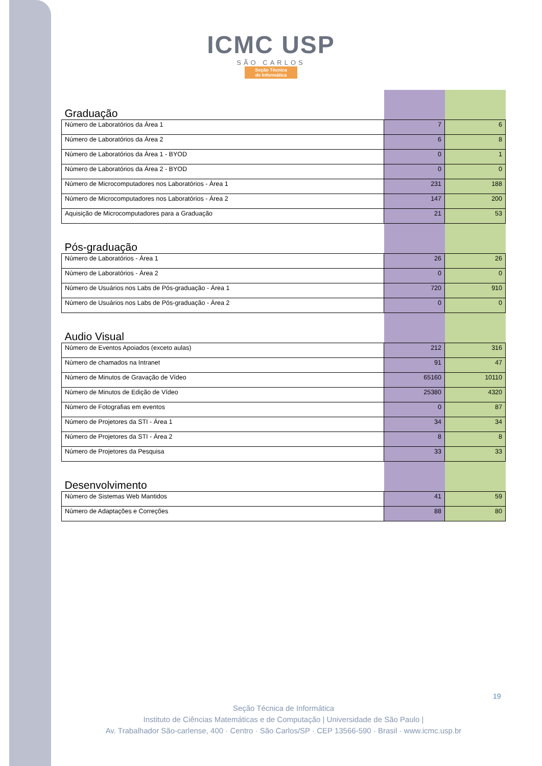ICMC USP
SÃO CARLOS
Seção Técnica
de Informática
| Graduação | | |
| --- | --- | --- |
| Número de Laboratórios da Área 1 | 7 | 6 |
| Número de Laboratórios da Área 2 | 6 | 8 |
| Número de Laboratórios da Área 1 - BYOD | 0 | 1 |
| Número de Laboratórios da Área 2 - BYOD | 0 | 0 |
| Número de Microcomputadores nos Laboratórios - Área 1 | 231 | 188 |
| Número de Microcomputadores nos Laboratórios - Área 2 | 147 | 200 |
| Aquisição de Microcomputadores para a Graduação | 21 | 53 |
| Pós-graduação | | |
| Número de Laboratórios - Área 1 | 26 | 26 |
| Número de Laboratórios - Área 2 | 0 | 0 |
| Número de Usuários nos Labs de Pós-graduação - Área 1 | 720 | 910 |
| Número de Usuários nos Labs de Pós-graduação - Área 2 | 0 | 0 |
| Audio Visual | | |
| Número de Eventos Apoiados (exceto aulas) | 212 | 316 |
| Número de chamados na Intranet | 91 | 47 |
| Número de Minutos de Gravação de Vídeo | 65160 | 10110 |
| Número de Minutos de Edição de Vídeo | 25380 | 4320 |
| Número de Fotografias em eventos | 0 | 87 |
| Número de Projetores da STI - Área 1 | 34 | 34 |
| Número de Projetores da STI - Área 2 | 8 | 8 |
| Número de Projetores da Pesquisa | 33 | 33 |
| Desenvolvimento | | |
| Número de Sistemas Web Mantidos | 41 | 59 |
| Número de Adaptações e Correções | 88 | 80 |
19
Seção Técnica de Informática
Instituto de Ciências Matemáticas e de Computação | Universidade de São Paulo |
Av. Trabalhador São-carlense, 400 · Centro · São Carlos/SP · CEP 13566-590 · Brasil · www.icmc.usp.br